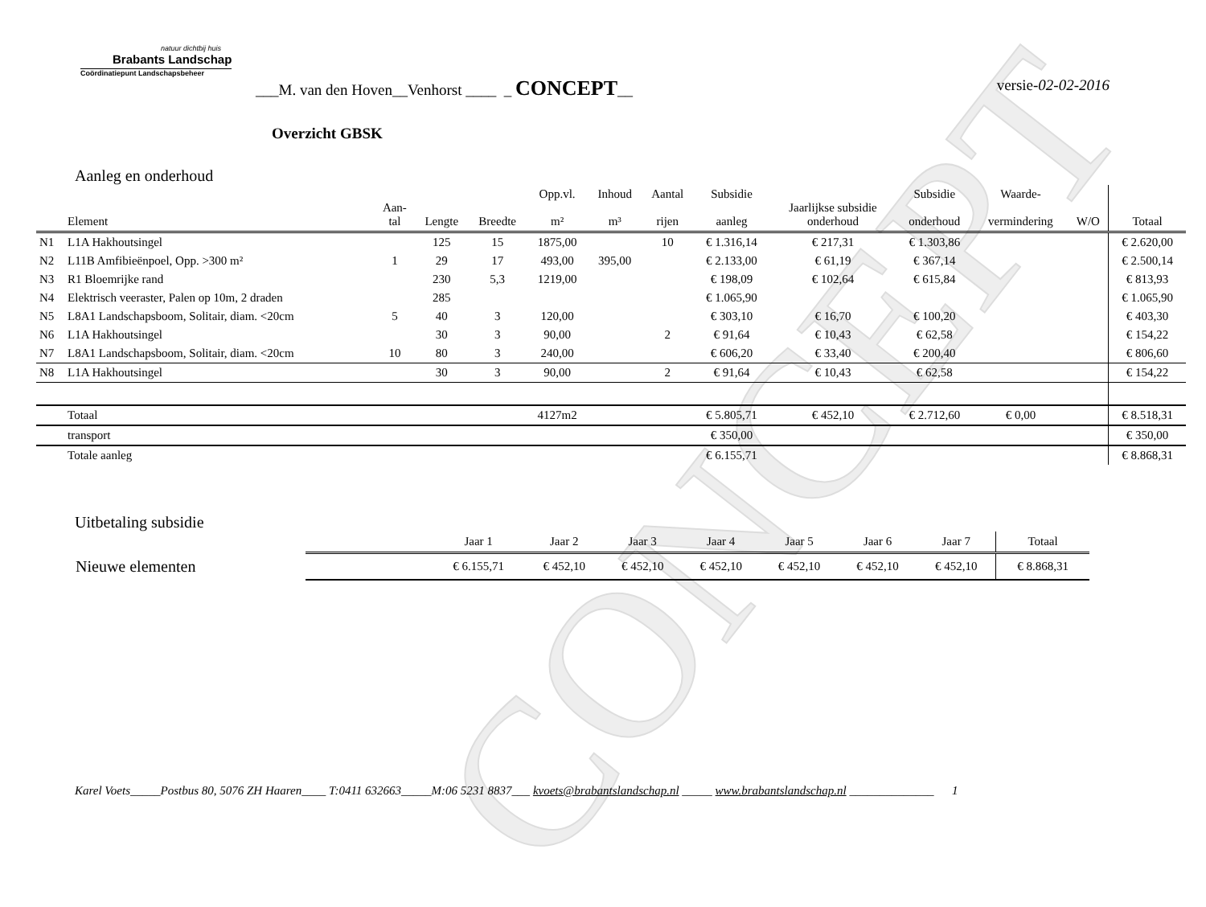CONCEPT
natuur dichtbij huis
Brabants Landschap
Coördinatiepunt Landschapsbeheer
___M. van den Hoven__Venhorst ____ _ CONCEPT__ versie-02-02-2016
Overzicht GBSK
Aanleg en onderhoud
| | Element | Aan- tal | Lengte | Breedte | Opp.vl. m² | Inhoud m³ | Aantal rijen | Subsidie aanleg | Jaarlijkse subsidie onderhoud | Subsidie onderhoud | Waarde- vermindering | W/O | Totaal |
| --- | --- | --- | --- | --- | --- | --- | --- | --- | --- | --- | --- | --- | --- |
| N1 | L1A Hakhoutsingel | | 125 | 15 | 1875,00 | | 10 | € 1.316,14 | € 217,31 | € 1.303,86 | | | € 2.620,00 |
| N2 | L11B Amfibieënpoel, Opp. >300 m² | 1 | 29 | 17 | 493,00 | 395,00 | | € 2.133,00 | € 61,19 | € 367,14 | | | € 2.500,14 |
| N3 | R1 Bloemrijke rand | | 230 | 5,3 | 1219,00 | | | € 198,09 | € 102,64 | € 615,84 | | | € 813,93 |
| N4 | Elektrisch veeraster, Palen op 10m, 2 draden | | 285 | | | | | € 1.065,90 | | | | | € 1.065,90 |
| N5 | L8A1 Landschapsboom, Solitair, diam. <20cm | 5 | 40 | 3 | 120,00 | | | € 303,10 | € 16,70 | € 100,20 | | | € 403,30 |
| N6 | L1A Hakhoutsingel | | 30 | 3 | 90,00 | | 2 | € 91,64 | € 10,43 | € 62,58 | | | € 154,22 |
| N7 | L8A1 Landschapsboom, Solitair, diam. <20cm | 10 | 80 | 3 | 240,00 | | | € 606,20 | € 33,40 | € 200,40 | | | € 806,60 |
| N8 | L1A Hakhoutsingel | | 30 | 3 | 90,00 | | 2 | € 91,64 | € 10,43 | € 62,58 | | | € 154,22 |
| | Totaal | | | | 4127m2 | | | € 5.805,71 | € 452,10 | € 2.712,60 | € 0,00 | | € 8.518,31 |
| | transport | | | | | | | € 350,00 | | | | | € 350,00 |
| | Totale aanleg | | | | | | | € 6.155,71 | | | | | € 8.868,31 |
Uitbetaling subsidie
| | Jaar 1 | Jaar 2 | Jaar 3 | Jaar 4 | Jaar 5 | Jaar 6 | Jaar 7 | Totaal |
| --- | --- | --- | --- | --- | --- | --- | --- | --- |
| Nieuwe elementen | € 6.155,71 | € 452,10 | € 452,10 | € 452,10 | € 452,10 | € 452,10 | € 452,10 | € 8.868,31 |
Karel Voets_____Postbus 80, 5076 ZH Haaren____ T:0411 632663_____M:06 5231 8837___ kvoets@brabantslandschap.nl _____ www.brabantslandschap.nl ______________ 1